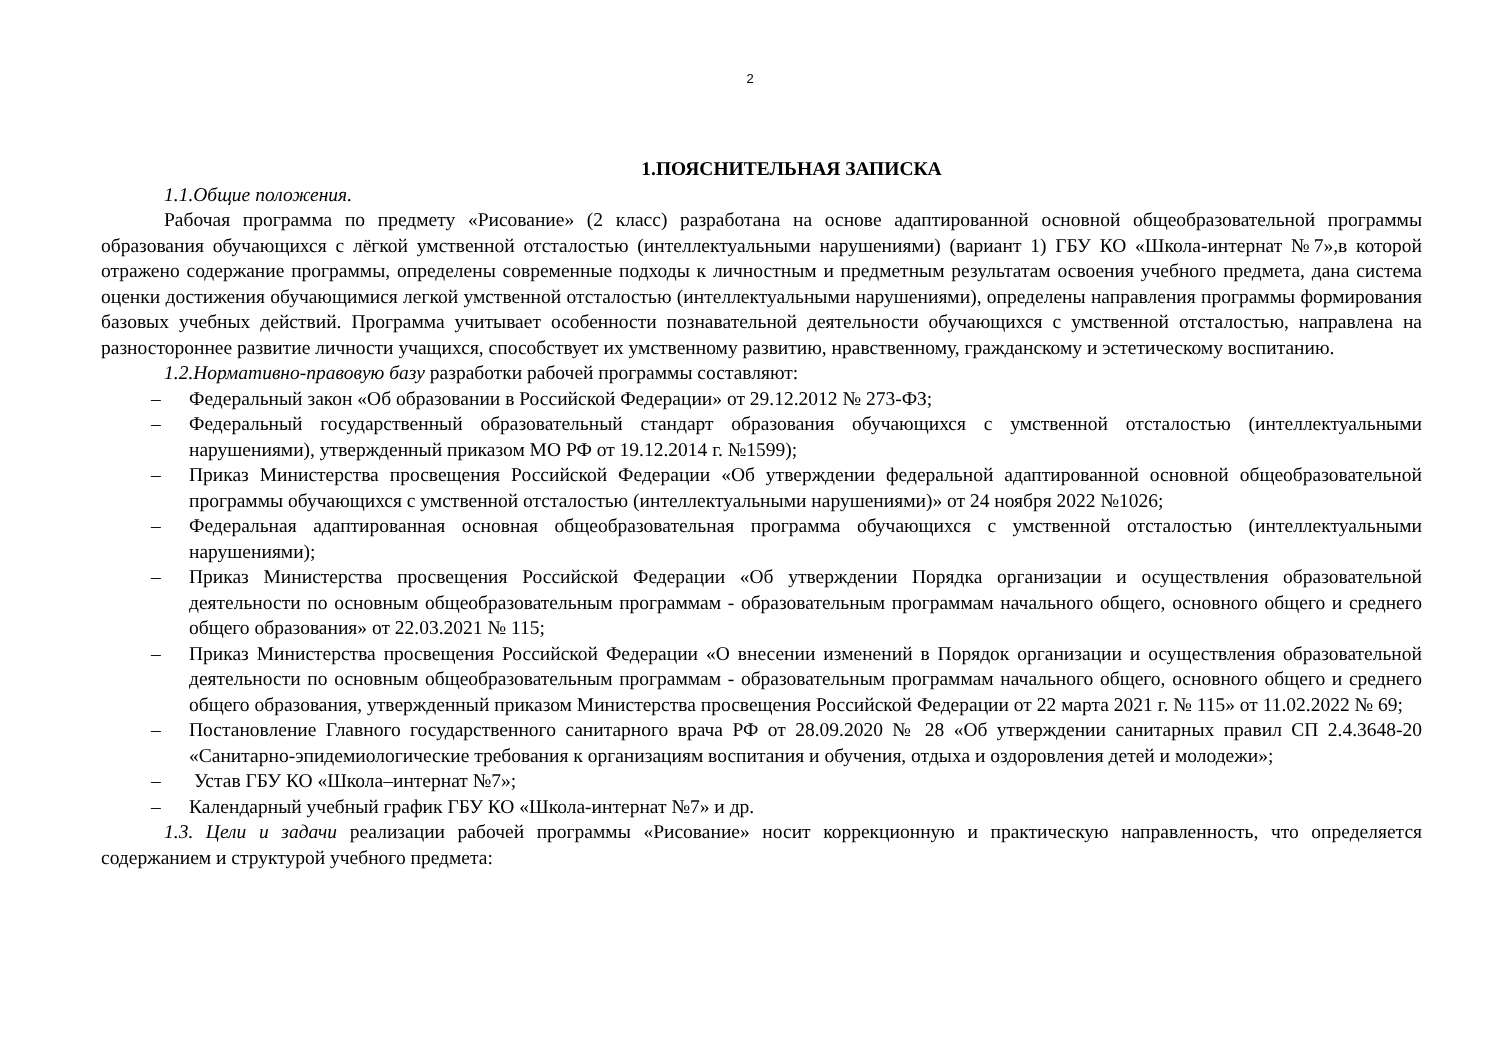2
1.ПОЯСНИТЕЛЬНАЯ ЗАПИСКА
1.1.Общие положения.
Рабочая программа по предмету «Рисование» (2 класс) разработана на основе адаптированной основной общеобразовательной программы образования обучающихся с лёгкой умственной отсталостью (интеллектуальными нарушениями) (вариант 1) ГБУ КО «Школа-интернат №7»,в которой отражено содержание программы, определены современные подходы к личностным и предметным результатам освоения учебного предмета, дана система оценки достижения обучающимися легкой умственной отсталостью (интеллектуальными нарушениями), определены направления программы формирования базовых учебных действий. Программа учитывает особенности познавательной деятельности обучающихся с умственной отсталостью, направлена на разностороннее развитие личности учащихся, способствует их умственному развитию, нравственному, гражданскому и эстетическому воспитанию.
1.2.Нормативно-правовую базу разработки рабочей программы составляют:
– Федеральный закон «Об образовании в Российской Федерации» от 29.12.2012 № 273-ФЗ;
– Федеральный государственный образовательный стандарт образования обучающихся с умственной отсталостью (интеллектуальными нарушениями), утвержденный приказом МО РФ от 19.12.2014 г. №1599);
– Приказ Министерства просвещения Российской Федерации «Об утверждении федеральной адаптированной основной общеобразовательной программы обучающихся с умственной отсталостью (интеллектуальными нарушениями)» от 24 ноября 2022 №1026;
– Федеральная адаптированная основная общеобразовательная программа обучающихся с умственной отсталостью (интеллектуальными нарушениями);
– Приказ Министерства просвещения Российской Федерации «Об утверждении Порядка организации и осуществления образовательной деятельности по основным общеобразовательным программам - образовательным программам начального общего, основного общего и среднего общего образования» от 22.03.2021 № 115;
– Приказ Министерства просвещения Российской Федерации «О внесении изменений в Порядок организации и осуществления образовательной деятельности по основным общеобразовательным программам - образовательным программам начального общего, основного общего и среднего общего образования, утвержденный приказом Министерства просвещения Российской Федерации от 22 марта 2021 г. № 115» от 11.02.2022 № 69;
– Постановление Главного государственного санитарного врача РФ от 28.09.2020 № 28 «Об утверждении санитарных правил СП 2.4.3648-20 «Санитарно-эпидемиологические требования к организациям воспитания и обучения, отдыха и оздоровления детей и молодежи»;
– Устав ГБУ КО «Школа–интернат №7»;
– Календарный учебный график ГБУ КО «Школа-интернат №7» и др.
1.3. Цели и задачи реализации рабочей программы «Рисование» носит коррекционную и практическую направленность, что определяется содержанием и структурой учебного предмета: